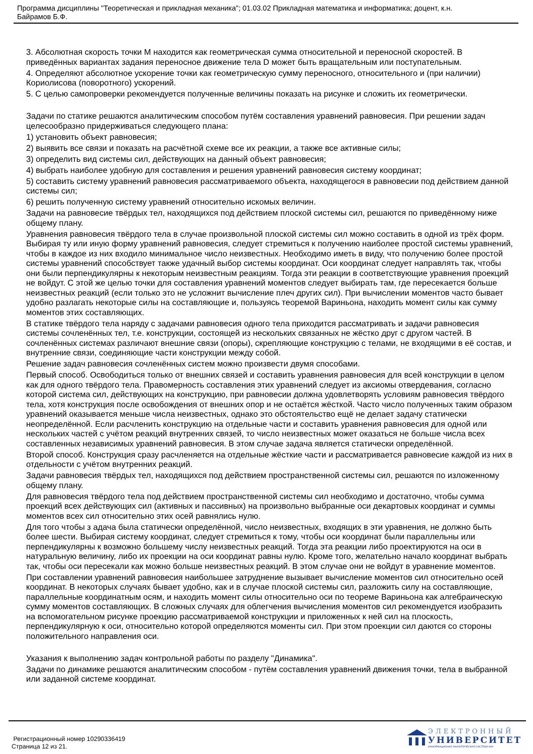Программа дисциплины "Теоретическая и прикладная механика"; 01.03.02 Прикладная математика и информатика; доцент, к.н.
Байрамов Б.Ф.
3. Абсолютная скорость точки M находится как геометрическая сумма относительной и переносной скоростей. В приведённых вариантах задания переносное движение тела D может быть вращательным или поступательным.
4. Определяют абсолютное ускорение точки как геометрическую сумму переносного, относительного и (при наличии) Кориолисова (поворотного) ускорений.
5. С целью самопроверки рекомендуется полученные величины показать на рисунке и сложить их геометрически.
Задачи по статике решаются аналитическим способом путём составления уравнений равновесия. При решении задач целесообразно придерживаться следующего плана:
1) установить объект равновесия;
2) выявить все связи и показать на расчётной схеме все их реакции, а также все активные силы;
3) определить вид системы сил, действующих на данный объект равновесия;
4) выбрать наиболее удобную для составления и решения уравнений равновесия систему координат;
5) составить систему уравнений равновесия рассматриваемого объекта, находящегося в равновесии под действием данной системы сил;
6) решить полученную систему уравнений относительно искомых величин.
Задачи на равновесие твёрдых тел, находящихся под действием плоской системы сил, решаются по приведённому ниже общему плану.
Уравнения равновесия твёрдого тела в случае произвольной плоской системы сил можно составить в одной из трёх форм. Выбирая ту или иную форму уравнений равновесия, следует стремиться к получению наиболее простой системы уравнений, чтобы в каждое из них входило минимальное число неизвестных. Необходимо иметь в виду, что получению более простой системы уравнений способствует также удачный выбор системы координат. Оси координат следует направлять так, чтобы они были перпендикулярны к некоторым неизвестным реакциям. Тогда эти реакции в соответствующие уравнения проекций не войдут. С этой же целью точки для составления уравнений моментов следует выбирать там, где пересекается больше неизвестных реакций (если только это не усложнит вычисление плеч других сил). При вычислении моментов часто бывает удобно разлагать некоторые силы на составляющие и, пользуясь теоремой Вариньона, находить момент силы как сумму моментов этих составляющих.
В статике твёрдого тела наряду с задачами равновесия одного тела приходится рассматривать и задачи равновесия системы сочленённых тел, т.е. конструкции, состоящей из нескольких связанных не жёстко друг с другом частей. В сочленённых системах различают внешние связи (опоры), скрепляющие конструкцию с телами, не входящими в её состав, и внутренние связи, соединяющие части конструкции между собой.
Решение задач равновесия сочленённых систем можно произвести двумя способами.
Первый способ. Освободиться только от внешних связей и составить уравнения равновесия для всей конструкции в целом как для одного твёрдого тела. Правомерность составления этих уравнений следует из аксиомы отвердевания, согласно которой система сил, действующих на конструкцию, при равновесии должна удовлетворять условиям равновесия твёрдого тела, хотя конструкция после освобождения от внешних опор и не остаётся жёсткой. Часто число полученных таким образом уравнений оказывается меньше числа неизвестных, однако это обстоятельство ещё не делает задачу статически неопределённой. Если расчленить конструкцию на отдельные части и составить уравнения равновесия для одной или нескольких частей с учётом реакций внутренних связей, то число неизвестных может оказаться не больше числа всех составленных независимых уравнений равновесия. В этом случае задача является статически определённой.
Второй способ. Конструкция сразу расчленяется на отдельные жёсткие части и рассматривается равновесие каждой из них в отдельности с учётом внутренних реакций.
Задачи равновесия твёрдых тел, находящихся под действием пространственной системы сил, решаются по изложенному общему плану.
Для равновесия твёрдого тела под действием пространственной системы сил необходимо и достаточно, чтобы сумма проекций всех действующих сил (активных и пассивных) на произвольно выбранные оси декартовых координат и суммы моментов всех сил относительно этих осей равнялись нулю.
Для того чтобы з адача была статически определённой, число неизвестных, входящих в эти уравнения, не должно быть более шести. Выбирая систему координат, следует стремиться к тому, чтобы оси координат были параллельны или перпендикулярны к возможно большему числу неизвестных реакций. Тогда эта реакции либо проектируются на оси в натуральную величину, либо их проекции на оси координат равны нулю. Кроме того, желательно начало координат выбрать так, чтобы оси пересекали как можно больше неизвестных реакций. В этом случае они не войдут в уравнение моментов.
При составлении уравнений равновесия наибольшее затруднение вызывает вычисление моментов сил относительно осей координат. В некоторых случаях бывает удобно, как и в случае плоской системы сил, разложить силу на составляющие, параллельные координатным осям, и находить момент силы относительно оси по теореме Вариньона как алгебраическую сумму моментов составляющих. В сложных случаях для облегчения вычисления моментов сил рекомендуется изобразить на вспомогательном рисунке проекцию рассматриваемой конструкции и приложенных к ней сил на плоскость, перпендикулярную к оси, относительно которой определяются моменты сил. При этом проекции сил даются со стороны положительного направления оси.
Указания к выполнению задач контрольной работы по разделу "Динамика".
Задачи по динамике решаются аналитическим способом - путём составления уравнений движения точки, тела в выбранной или заданной системе координат.
Регистрационный номер 10290336419
Страница 12 из 21.
ЭЛЕКТРОННЫЙ
УНИВЕРСИТЕТ
ИНФОРМАЦИОННО АНАЛИТИЧЕСКАЯ СИСТЕМА КФУ